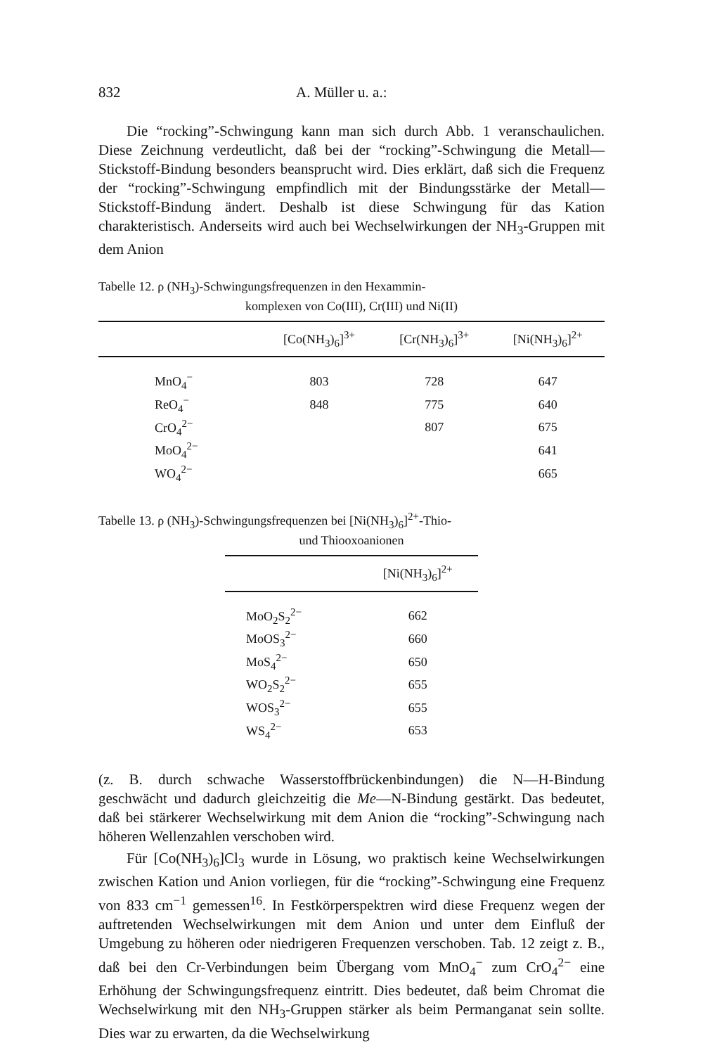832 A. Müller u. a.:
Die “rocking”-Schwingung kann man sich durch Abb. 1 veranschaulichen. Diese Zeichnung verdeutlicht, daß bei der “rocking”-Schwingung die Metall—Stickstoff-Bindung besonders beansprucht wird. Dies erklärt, daß sich die Frequenz der “rocking”-Schwingung empfindlich mit der Bindungsstärke der Metall—Stickstoff-Bindung ändert. Deshalb ist diese Schwingung für das Kation charakteristisch. Anderseits wird auch bei Wechselwirkungen der NH<sub>3</sub>-Gruppen mit dem Anion
Tabelle 12. ρ (NH<sub>3</sub>)-Schwingungsfrequenzen in den Hexammin-
komplexen von Co(III), Cr(III) und Ni(II)
| | [Co(NH<sub>3</sub>)<sub>6</sub>]<sup>3+</sup> | [Cr(NH<sub>3</sub>)<sub>6</sub>]<sup>3+</sup> | [Ni(NH<sub>3</sub>)<sub>6</sub>]<sup>2+</sup> |
| --- | --- | --- | --- |
| MnO<sub>4</sub><sup>−</sup> | 803 | 728 | 647 |
| ReO<sub>4</sub><sup>−</sup> | 848 | 775 | 640 |
| CrO<sub>4</sub><sup>2−</sup> | | 807 | 675 |
| MoO<sub>4</sub><sup>2−</sup> | | | 641 |
| WO<sub>4</sub><sup>2−</sup> | | | 665 |
Tabelle 13. ρ (NH<sub>3</sub>)-Schwingungsfrequenzen bei [Ni(NH<sub>3</sub>)<sub>6</sub>]<sup>2+</sup>-Thio-
und Thiooxoanionen
| | [Ni(NH<sub>3</sub>)<sub>6</sub>]<sup>2+</sup> |
| --- | --- |
| MoO<sub>2</sub>S<sub>2</sub><sup>2−</sup> | 662 |
| MoOS<sub>3</sub><sup>2−</sup> | 660 |
| MoS<sub>4</sub><sup>2−</sup> | 650 |
| WO<sub>2</sub>S<sub>2</sub><sup>2−</sup> | 655 |
| WOS<sub>3</sub><sup>2−</sup> | 655 |
| WS<sub>4</sub><sup>2−</sup> | 653 |
(z. B. durch schwache Wasserstoffbrückenbindungen) die N—H-Bindung geschwächt und dadurch gleichzeitig die Me—N-Bindung gestärkt. Das bedeutet, daß bei stärkerer Wechselwirkung mit dem Anion die “rocking”-Schwingung nach höheren Wellenzahlen verschoben wird.
Für [Co(NH<sub>3</sub>)<sub>6</sub>]Cl<sub>3</sub> wurde in Lösung, wo praktisch keine Wechselwirkungen zwischen Kation und Anion vorliegen, für die “rocking”-Schwingung eine Frequenz von 833 cm<sup>−1</sup> gemessen<sup>16</sup>. In Festkörperspektren wird diese Frequenz wegen der auftretenden Wechselwirkungen mit dem Anion und unter dem Einfluß der Umgebung zu höheren oder niedrigeren Frequenzen verschoben. Tab. 12 zeigt z. B., daß bei den Cr-Verbindungen beim Übergang vom MnO<sub>4</sub><sup>−</sup> zum CrO<sub>4</sub><sup>2−</sup> eine Erhöhung der Schwingungsfrequenz eintritt. Dies bedeutet, daß beim Chromat die Wechselwirkung mit den NH<sub>3</sub>-Gruppen stärker als beim Permanganat sein sollte. Dies war zu erwarten, da die Wechselwirkung